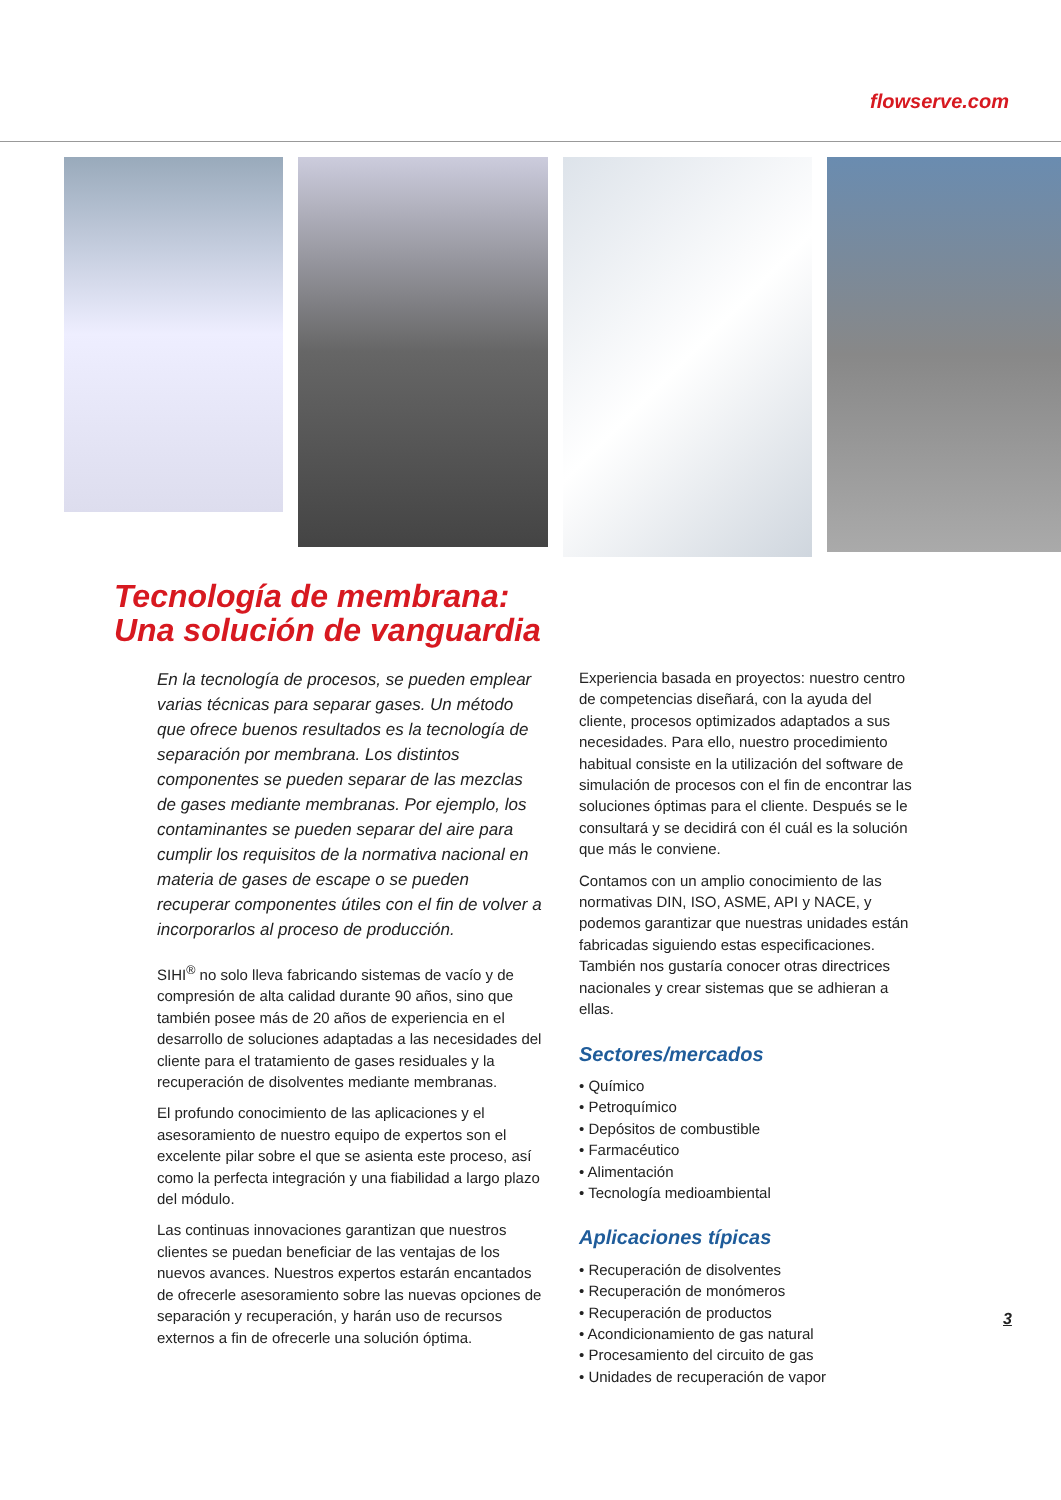flowserve.com
Tecnología de membrana:
Una solución de vanguardia
En la tecnología de procesos, se pueden emplear varias técnicas para separar gases. Un método que ofrece buenos resultados es la tecnología de separación por membrana. Los distintos componentes se pueden separar de las mezclas de gases mediante membranas. Por ejemplo, los contaminantes se pueden separar del aire para cumplir los requisitos de la normativa nacional en materia de gases de escape o se pueden recuperar componentes útiles con el fin de volver a incorporarlos al proceso de producción.
SIHI<sup>®</sup> no solo lleva fabricando sistemas de vacío y de compresión de alta calidad durante 90 años, sino que también posee más de 20 años de experiencia en el desarrollo de soluciones adaptadas a las necesidades del cliente para el tratamiento de gases residuales y la recuperación de disolventes mediante membranas.
El profundo conocimiento de las aplicaciones y el asesoramiento de nuestro equipo de expertos son el excelente pilar sobre el que se asienta este proceso, así como la perfecta integración y una fiabilidad a largo plazo del módulo.
Las continuas innovaciones garantizan que nuestros clientes se puedan beneficiar de las ventajas de los nuevos avances. Nuestros expertos estarán encantados de ofrecerle asesoramiento sobre las nuevas opciones de separación y recuperación, y harán uso de recursos externos a fin de ofrecerle una solución óptima.
Experiencia basada en proyectos: nuestro centro de competencias diseñará, con la ayuda del cliente, procesos optimizados adaptados a sus necesidades. Para ello, nuestro procedimiento habitual consiste en la utilización del software de simulación de procesos con el fin de encontrar las soluciones óptimas para el cliente. Después se le consultará y se decidirá con él cuál es la solución que más le conviene.
Contamos con un amplio conocimiento de las normativas DIN, ISO, ASME, API y NACE, y podemos garantizar que nuestras unidades están fabricadas siguiendo estas especificaciones. También nos gustaría conocer otras directrices nacionales y crear sistemas que se adhieran a ellas.
Sectores/mercados
• Químico
• Petroquímico
• Depósitos de combustible
• Farmacéutico
• Alimentación
• Tecnología medioambiental
Aplicaciones típicas
• Recuperación de disolventes
• Recuperación de monómeros
• Recuperación de productos
• Acondicionamiento de gas natural
• Procesamiento del circuito de gas
• Unidades de recuperación de vapor
3